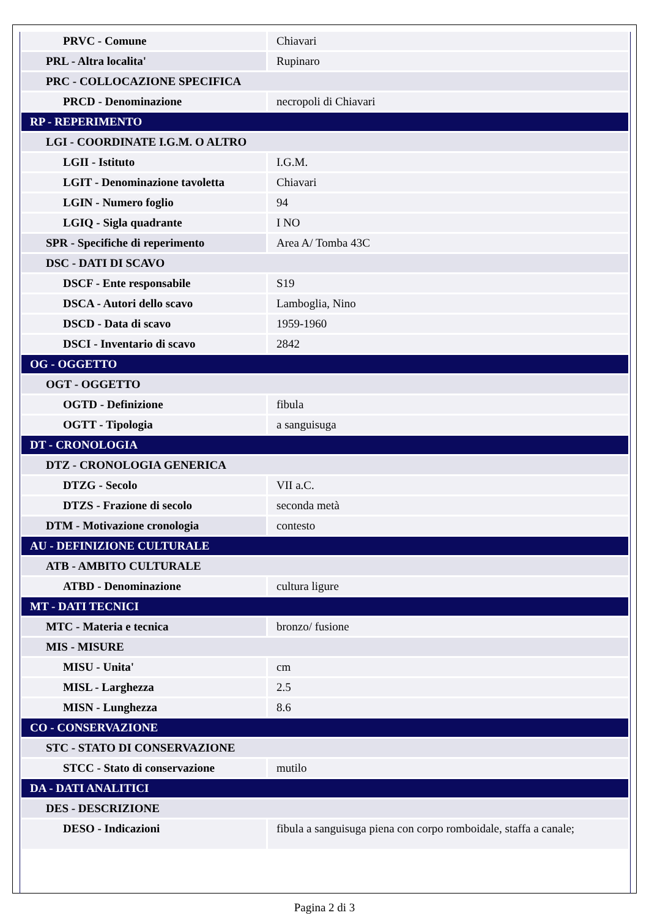| PRVC - Comune | Chiavari |
| PRL - Altra localita' | Rupinaro |
| PRC - COLLOCAZIONE SPECIFICA | |
| PRCD - Denominazione | necropoli di Chiavari |
| RP - REPERIMENTO | |
| LGI - COORDINATE I.G.M. O ALTRO | |
| LGII - Istituto | I.G.M. |
| LGIT - Denominazione tavoletta | Chiavari |
| LGIN - Numero foglio | 94 |
| LGIQ - Sigla quadrante | I NO |
| SPR - Specifiche di reperimento | Area A/ Tomba 43C |
| DSC - DATI DI SCAVO | |
| DSCF - Ente responsabile | S19 |
| DSCA - Autori dello scavo | Lamboglia, Nino |
| DSCD - Data di scavo | 1959-1960 |
| DSCI - Inventario di scavo | 2842 |
| OG - OGGETTO | |
| OGT - OGGETTO | |
| OGTD - Definizione | fibula |
| OGTT - Tipologia | a sanguisuga |
| DT - CRONOLOGIA | |
| DTZ - CRONOLOGIA GENERICA | |
| DTZG - Secolo | VII a.C. |
| DTZS - Frazione di secolo | seconda metà |
| DTM - Motivazione cronologia | contesto |
| AU - DEFINIZIONE CULTURALE | |
| ATB - AMBITO CULTURALE | |
| ATBD - Denominazione | cultura ligure |
| MT - DATI TECNICI | |
| MTC - Materia e tecnica | bronzo/ fusione |
| MIS - MISURE | |
| MISU - Unita' | cm |
| MISL - Larghezza | 2.5 |
| MISN - Lunghezza | 8.6 |
| CO - CONSERVAZIONE | |
| STC - STATO DI CONSERVAZIONE | |
| STCC - Stato di conservazione | mutilo |
| DA - DATI ANALITICI | |
| DES - DESCRIZIONE | |
| DESO - Indicazioni | fibula a sanguisuga piena con corpo romboidale, staffa a canale; |
Pagina 2 di 3